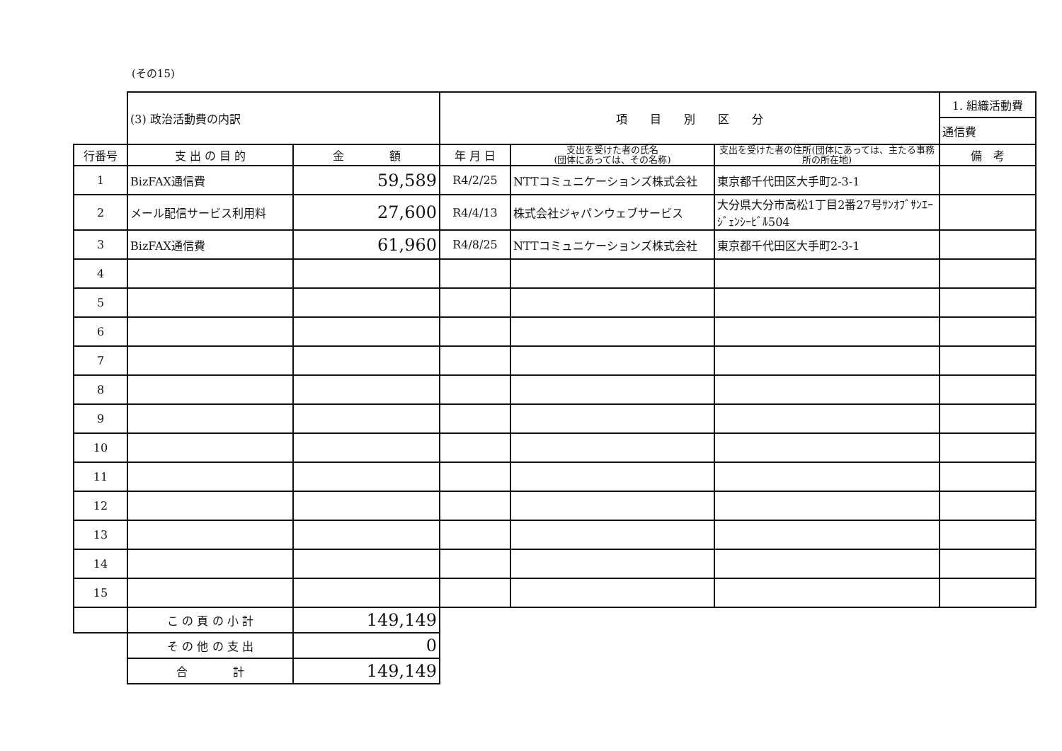(その15)
| | (3) 政治活動費の内訳 | | 項 目 別 区 分 | | | 1. 組織活動費 |
| | | | | | | 通信費 |
| 行番号 | 支 出 の 目 的 | 金 額 | 年 月 日 | 支出を受けた者の氏名 (団体にあっては、その名称) | 支出を受けた者の住所(団体にあっては、主たる事務所の所在地) | 備 考 |
| 1 | BizFAX通信費 | 59,589 | R4/2/25 | NTTコミュニケーションズ株式会社 | 東京都千代田区大手町2-3-1 | |
| 2 | メール配信サービス利用料 | 27,600 | R4/4/13 | 株式会社ジャパンウェブサービス | 大分県大分市高松1丁目2番27号ｻﾝｵﾌﾞｻﾝｴｰｼﾞｪﾝｼｰﾋﾞﾙ504 | |
| 3 | BizFAX通信費 | 61,960 | R4/8/25 | NTTコミュニケーションズ株式会社 | 東京都千代田区大手町2-3-1 | |
| 4 | | | | | | |
| 5 | | | | | | |
| 6 | | | | | | |
| 7 | | | | | | |
| 8 | | | | | | |
| 9 | | | | | | |
| 10 | | | | | | |
| 11 | | | | | | |
| 12 | | | | | | |
| 13 | | | | | | |
| 14 | | | | | | |
| 15 | | | | | | |
| | こ の 頁 の 小 計 | 149,149 | | | | |
| | そ の 他 の 支 出 | 0 | | | | |
| | 合 計 | 149,149 | | | | |